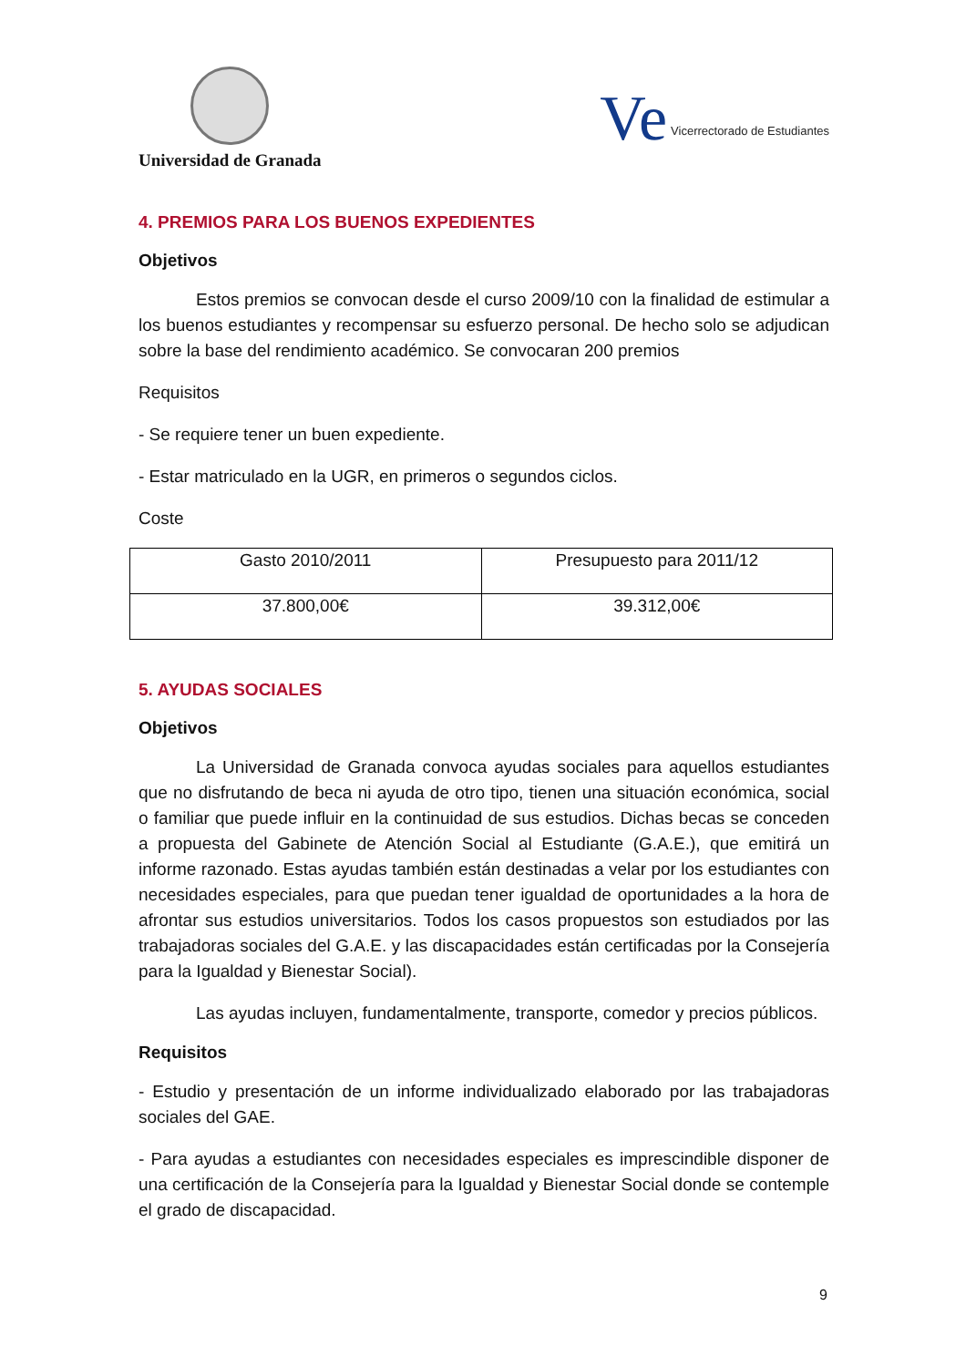Universidad de Granada
Ve Vicerrectorado de Estudiantes
4. PREMIOS PARA LOS BUENOS EXPEDIENTES
Objetivos
Estos premios se convocan desde el curso 2009/10 con la finalidad de estimular a los buenos estudiantes y recompensar su esfuerzo personal. De hecho solo se adjudican sobre la base del rendimiento académico. Se convocaran 200 premios
Requisitos
- Se requiere tener un buen expediente.
- Estar matriculado en la UGR, en primeros o segundos ciclos.
Coste
| Gasto 2010/2011 | Presupuesto para 2011/12 |
| 37.800,00€ | 39.312,00€ |
5. AYUDAS SOCIALES
Objetivos
La Universidad de Granada convoca ayudas sociales para aquellos estudiantes que no disfrutando de beca ni ayuda de otro tipo, tienen una situación económica, social o familiar que puede influir en la continuidad de sus estudios. Dichas becas se conceden a propuesta del Gabinete de Atención Social al Estudiante (G.A.E.), que emitirá un informe razonado. Estas ayudas también están destinadas a velar por los estudiantes con necesidades especiales, para que puedan tener igualdad de oportunidades a la hora de afrontar sus estudios universitarios. Todos los casos propuestos son estudiados por las trabajadoras sociales del G.A.E. y las discapacidades están certificadas por la Consejería para la Igualdad y Bienestar Social).
Las ayudas incluyen, fundamentalmente, transporte, comedor y precios públicos.
Requisitos
- Estudio y presentación de un informe individualizado elaborado por las trabajadoras sociales del GAE.
- Para ayudas a estudiantes con necesidades especiales es imprescindible disponer de una certificación de la Consejería para la Igualdad y Bienestar Social donde se contemple el grado de discapacidad.
9